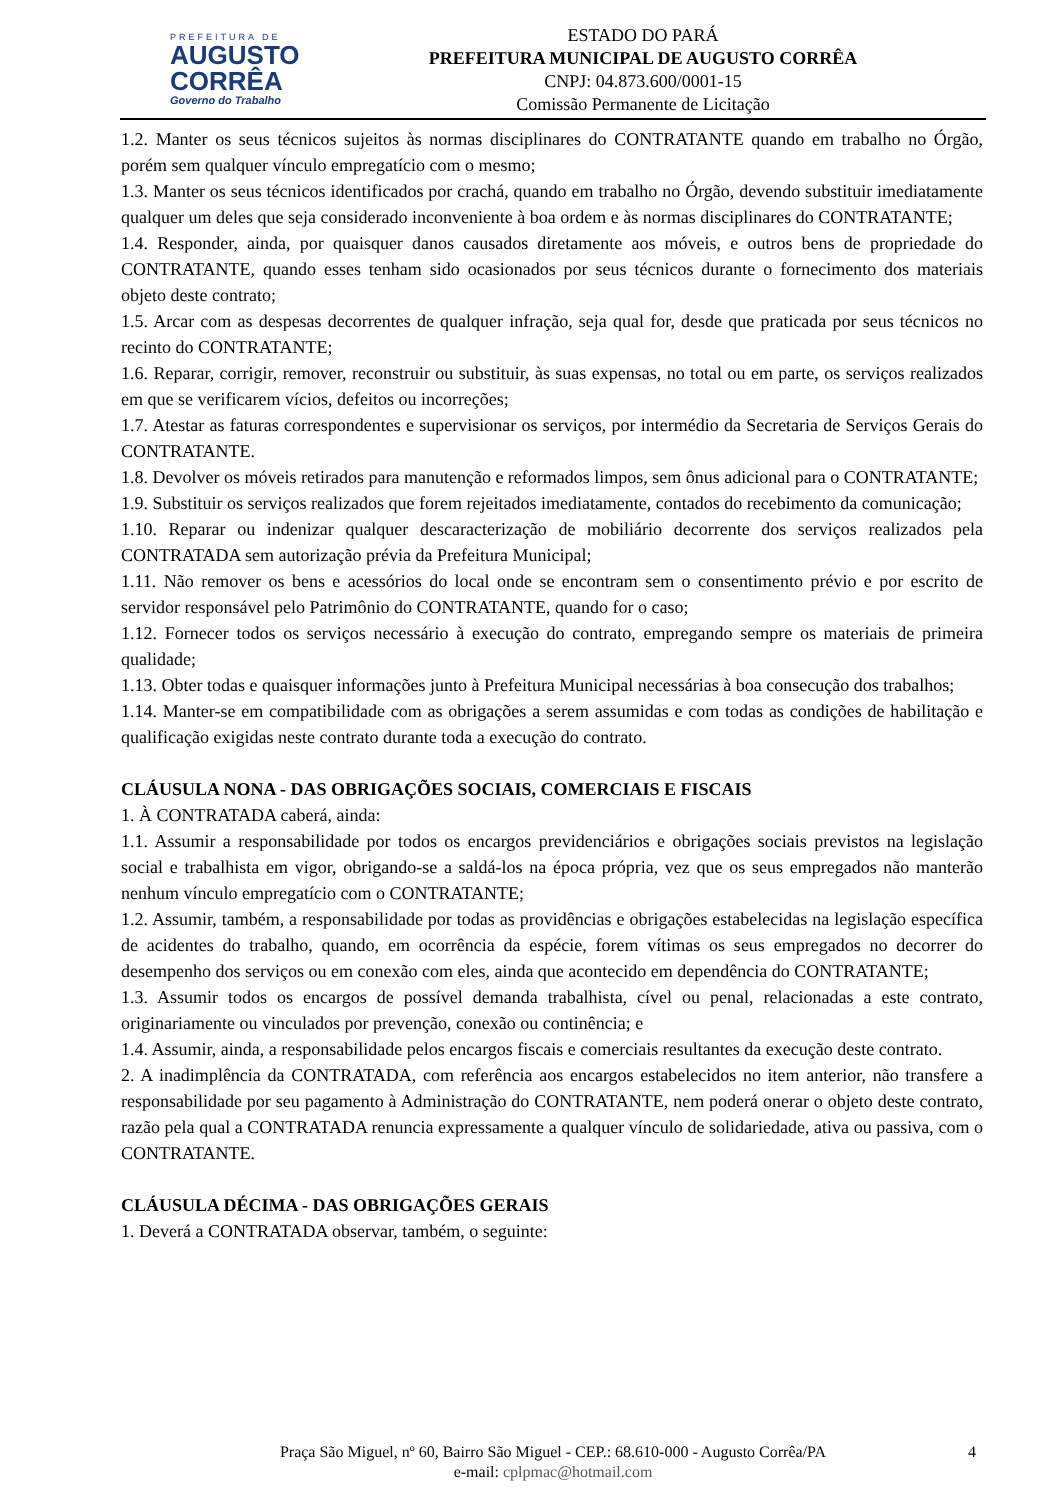PREFEITURA DE
AUGUSTO
CORRÊA
Governo do Trabalho
ESTADO DO PARÁ
PREFEITURA MUNICIPAL DE AUGUSTO CORRÊA
CNPJ: 04.873.600/0001-15
Comissão Permanente de Licitação
1.2. Manter os seus técnicos sujeitos às normas disciplinares do CONTRATANTE quando em trabalho no Órgão, porém sem qualquer vínculo empregatício com o mesmo;
1.3. Manter os seus técnicos identificados por crachá, quando em trabalho no Órgão, devendo substituir imediatamente qualquer um deles que seja considerado inconveniente à boa ordem e às normas disciplinares do CONTRATANTE;
1.4. Responder, ainda, por quaisquer danos causados diretamente aos móveis, e outros bens de propriedade do CONTRATANTE, quando esses tenham sido ocasionados por seus técnicos durante o fornecimento dos materiais objeto deste contrato;
1.5. Arcar com as despesas decorrentes de qualquer infração, seja qual for, desde que praticada por seus técnicos no recinto do CONTRATANTE;
1.6. Reparar, corrigir, remover, reconstruir ou substituir, às suas expensas, no total ou em parte, os serviços realizados em que se verificarem vícios, defeitos ou incorreções;
1.7. Atestar as faturas correspondentes e supervisionar os serviços, por intermédio da Secretaria de Serviços Gerais do CONTRATANTE.
1.8. Devolver os móveis retirados para manutenção e reformados limpos, sem ônus adicional para o CONTRATANTE;
1.9. Substituir os serviços realizados que forem rejeitados imediatamente, contados do recebimento da comunicação;
1.10. Reparar ou indenizar qualquer descaracterização de mobiliário decorrente dos serviços realizados pela CONTRATADA sem autorização prévia da Prefeitura Municipal;
1.11. Não remover os bens e acessórios do local onde se encontram sem o consentimento prévio e por escrito de servidor responsável pelo Patrimônio do CONTRATANTE, quando for o caso;
1.12. Fornecer todos os serviços necessário à execução do contrato, empregando sempre os materiais de primeira qualidade;
1.13. Obter todas e quaisquer informações junto à Prefeitura Municipal necessárias à boa consecução dos trabalhos;
1.14. Manter-se em compatibilidade com as obrigações a serem assumidas e com todas as condições de habilitação e qualificação exigidas neste contrato durante toda a execução do contrato.
CLÁUSULA NONA - DAS OBRIGAÇÕES SOCIAIS, COMERCIAIS E FISCAIS
1. À CONTRATADA caberá, ainda:
1.1. Assumir a responsabilidade por todos os encargos previdenciários e obrigações sociais previstos na legislação social e trabalhista em vigor, obrigando-se a saldá-los na época própria, vez que os seus empregados não manterão nenhum vínculo empregatício com o CONTRATANTE;
1.2. Assumir, também, a responsabilidade por todas as providências e obrigações estabelecidas na legislação específica de acidentes do trabalho, quando, em ocorrência da espécie, forem vítimas os seus empregados no decorrer do desempenho dos serviços ou em conexão com eles, ainda que acontecido em dependência do CONTRATANTE;
1.3. Assumir todos os encargos de possível demanda trabalhista, cível ou penal, relacionadas a este contrato, originariamente ou vinculados por prevenção, conexão ou continência; e
1.4. Assumir, ainda, a responsabilidade pelos encargos fiscais e comerciais resultantes da execução deste contrato.
2. A inadimplência da CONTRATADA, com referência aos encargos estabelecidos no item anterior, não transfere a responsabilidade por seu pagamento à Administração do CONTRATANTE, nem poderá onerar o objeto deste contrato, razão pela qual a CONTRATADA renuncia expressamente a qualquer vínculo de solidariedade, ativa ou passiva, com o CONTRATANTE.
CLÁUSULA DÉCIMA - DAS OBRIGAÇÕES GERAIS
1. Deverá a CONTRATADA observar, também, o seguinte:
Praça São Miguel, nº 60, Bairro São Miguel - CEP.: 68.610-000 - Augusto Corrêa/PA
e-mail: cplpmac@hotmail.com
4